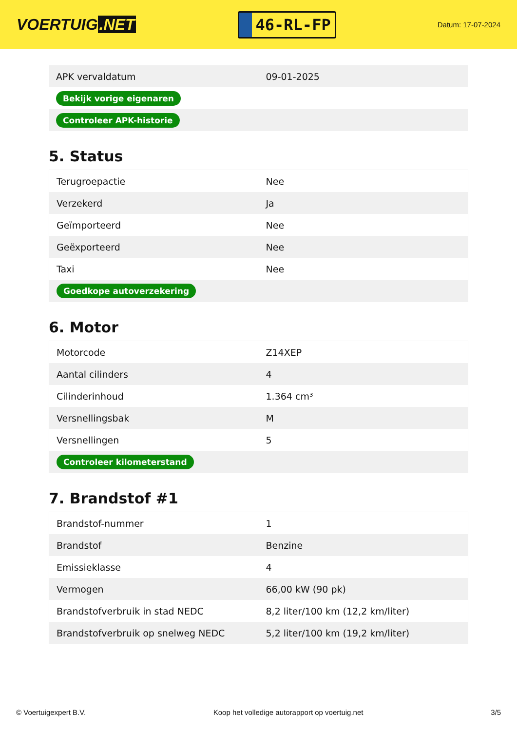VOERTUIG.NET
46-RL-FP
Datum: 17-07-2024
| APK vervaldatum | 09-01-2025 |
| Bekijk vorige eigenaren | |
| Controleer APK-historie | |
5. Status
| Terugroepactie | Nee |
| Verzekerd | Ja |
| Geïmporteerd | Nee |
| Geëxporteerd | Nee |
| Taxi | Nee |
| Goedkope autoverzekering | |
6. Motor
| Motorcode | Z14XEP |
| Aantal cilinders | 4 |
| Cilinderinhoud | 1.364 cm³ |
| Versnellingsbak | M |
| Versnellingen | 5 |
| Controleer kilometerstand | |
7. Brandstof #1
| Brandstof-nummer | 1 |
| Brandstof | Benzine |
| Emissieklasse | 4 |
| Vermogen | 66,00 kW (90 pk) |
| Brandstofverbruik in stad NEDC | 8,2 liter/100 km (12,2 km/liter) |
| Brandstofverbruik op snelweg NEDC | 5,2 liter/100 km (19,2 km/liter) |
© Voertuigexpert B.V. Koop het volledige autorapport op voertuig.net 3/5